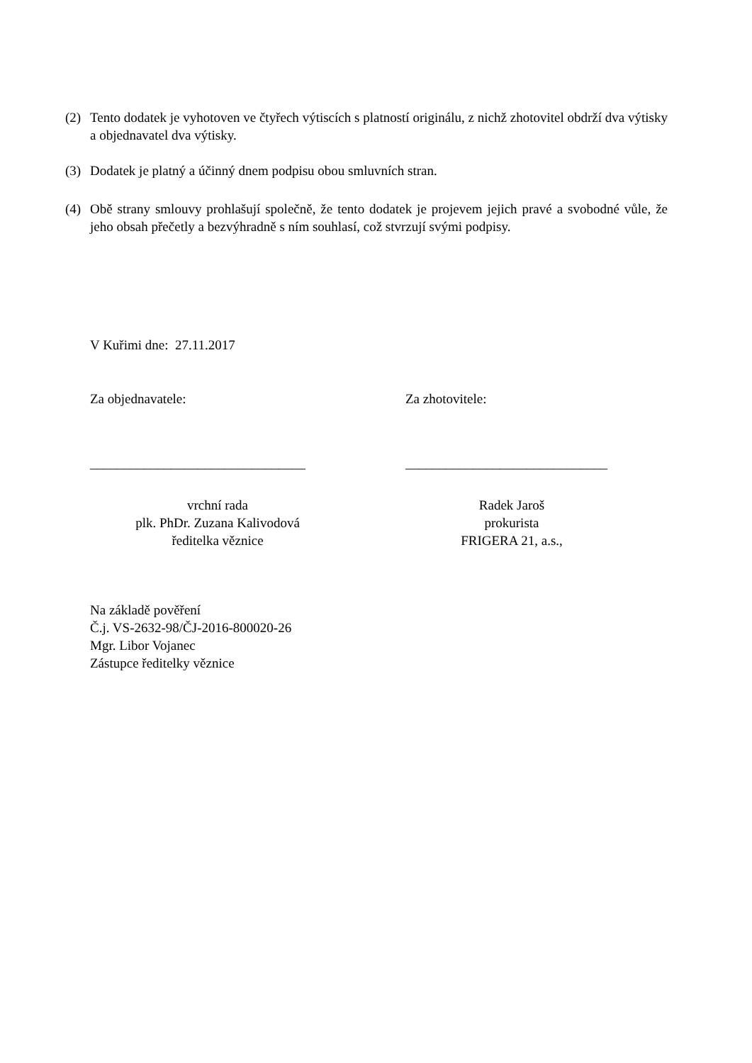(2) Tento dodatek je vyhotoven ve čtyřech výtiscích s platností originálu, z nichž zhotovitel obdrží dva výtisky a objednavatel dva výtisky.
(3) Dodatek je platný a účinný dnem podpisu obou smluvních stran.
(4) Obě strany smlouvy prohlašují společně, že tento dodatek je projevem jejich pravé a svobodné vůle, že jeho obsah přečetly a bezvýhradně s ním souhlasí, což stvrzují svými podpisy.
V Kuřimi dne: 27.11.2017
Za objednavatele: Za zhotovitele:
________________________________
______________________________
vrchní rada
plk. PhDr. Zuzana Kalivodová
ředitelka věznice
Radek Jaroš
prokurista
FRIGERA 21, a.s.,
Na základě pověření
Č.j. VS-2632-98/ČJ-2016-800020-26
Mgr. Libor Vojanec
Zástupce ředitelky věznice